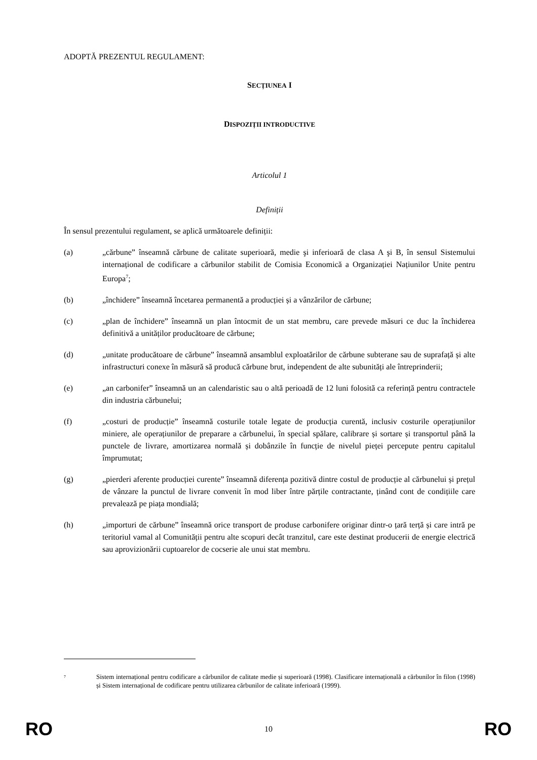ADOPTĂ PREZENTUL REGULAMENT:
SECȚIUNEA I
DISPOZIȚII INTRODUCTIVE
Articolul 1
Definiții
În sensul prezentului regulament, se aplică următoarele definiții:
(a) „cărbune” înseamnă cărbune de calitate superioară, medie şi inferioară de clasa A şi B, în sensul Sistemului internațional de codificare a cărbunilor stabilit de Comisia Economică a Organizației Națiunilor Unite pentru Europa<sup>7</sup>;
(b) „închidere” înseamnă încetarea permanentă a producției și a vânzărilor de cărbune;
(c) „plan de închidere” înseamnă un plan întocmit de un stat membru, care prevede măsuri ce duc la închiderea definitivă a unităților producătoare de cărbune;
(d) „unitate producătoare de cărbune” înseamnă ansamblul exploatărilor de cărbune subterane sau de suprafață și alte infrastructuri conexe în măsură să producă cărbune brut, independent de alte subunități ale întreprinderii;
(e) „an carbonifer” înseamnă un an calendaristic sau o altă perioadă de 12 luni folosită ca referință pentru contractele din industria cărbunelui;
(f) „costuri de producție” înseamnă costurile totale legate de producția curentă, inclusiv costurile operațiunilor miniere, ale operațiunilor de preparare a cărbunelui, în special spălare, calibrare și sortare și transportul până la punctele de livrare, amortizarea normală și dobânzile în funcție de nivelul pieței percepute pentru capitalul împrumutat;
(g) „pierderi aferente producției curente” înseamnă diferența pozitivă dintre costul de producție al cărbunelui și prețul de vânzare la punctul de livrare convenit în mod liber între părțile contractante, ținând cont de condițiile care prevalează pe piața mondială;
(h) „importuri de cărbune” înseamnă orice transport de produse carbonifere originar dintr-o țară terță și care intră pe teritoriul vamal al Comunității pentru alte scopuri decât tranzitul, care este destinat producerii de energie electrică sau aprovizionării cuptoarelor de cocserie ale unui stat membru.
<sup>7</sup> Sistem internațional pentru codificare a cărbunilor de calitate medie și superioară (1998). Clasificare internațională a cărbunilor în filon (1998) și Sistem internațional de codificare pentru utilizarea cărbunilor de calitate inferioară (1999).
RO 10 RO